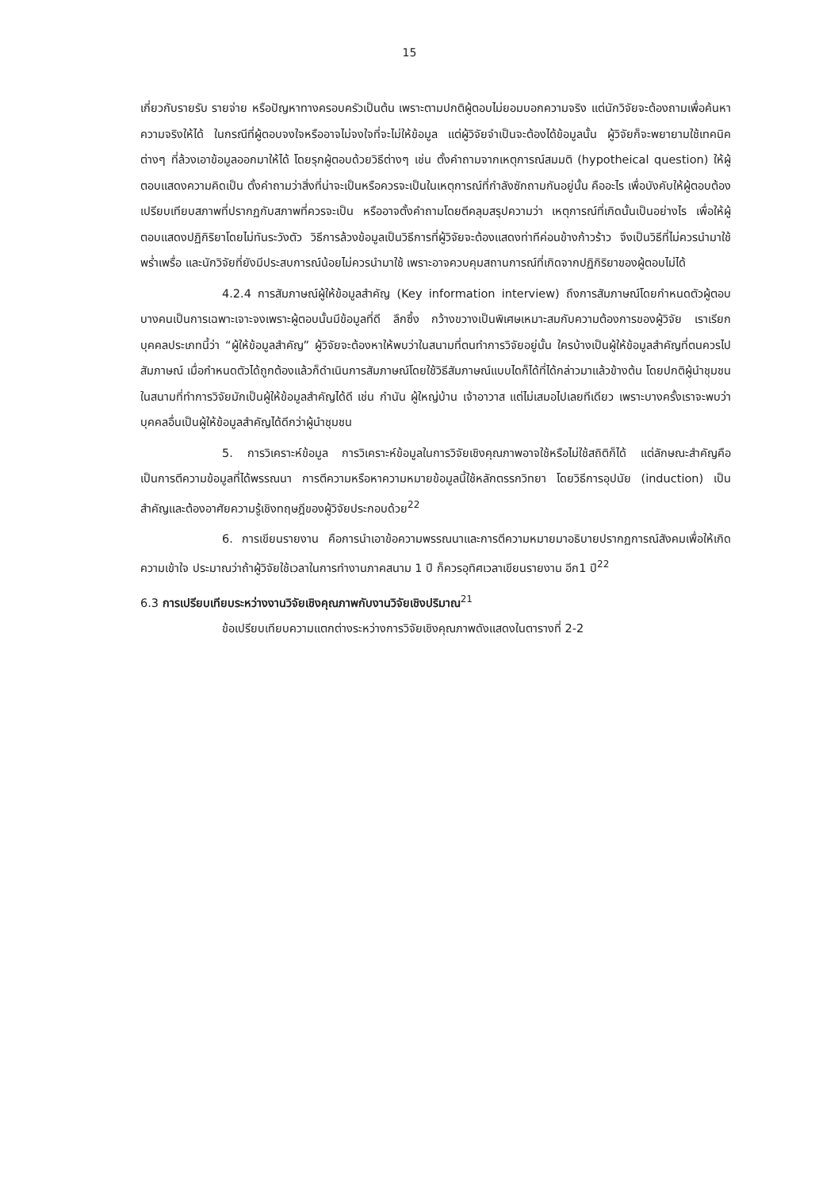15
เกี่ยวกับรายรับ รายจ่าย หรือปัญหาทางครอบครัวเป็นต้น เพราะตามปกติผู้ตอบไม่ยอมบอกความจริง แต่นักวิจัยจะต้องถามเพื่อค้นหาความจริงให้ได้ ในกรณีที่ผู้ตอบจงใจหรืออาจไม่จงใจที่จะไม่ให้ข้อมูล แต่ผู้วิจัยจำเป็นจะต้องได้ข้อมูลนั้น ผู้วิจัยก็จะพยายามใช้เทคนิคต่างๆ ที่ล้วงเอาข้อมูลออกมาให้ได้ โดยรุกผู้ตอบด้วยวิธีต่างๆ เช่น ตั้งคำถามจากเหตุการณ์สมมติ (hypotheical question) ให้ผู้ตอบแสดงความคิดเป็น ตั้งคำถามว่าสิ่งที่น่าจะเป็นหรือควรจะเป็นในเหตุการณ์ที่กำลังซักถามกันอยู่นั้น คืออะไร เพื่อบังคับให้ผู้ตอบต้องเปรียบเทียบสภาพที่ปรากฏกับสภาพที่ควรจะเป็น หรืออาจตั้งคำถามโดยตีคลุมสรุปความว่า เหตุการณ์ที่เกิดนั้นเป็นอย่างไร เพื่อให้ผู้ตอบแสดงปฏิกิริยาโดยไม่ทันระวังตัว วิธีการล้วงข้อมูลเป็นวิธีการที่ผู้วิจัยจะต้องแสดงท่าทีค่อนข้างก้าวร้าว จึงเป็นวิธีที่ไม่ควรนำมาใช้พร่ำเพรื่อ และนักวิจัยที่ยังมีประสบการณ์น้อยไม่ควรนำมาใช้ เพราะอาจควบคุมสถานการณ์ที่เกิดจากปฏิกิริยาของผู้ตอบไม่ได้
4.2.4 การสัมภาษณ์ผู้ให้ข้อมูลสำคัญ (Key information interview) ถึงการสัมภาษณ์โดยกำหนดตัวผู้ตอบบางคนเป็นการเฉพาะเจาะจงเพราะผู้ตอบนั้นมีข้อมูลที่ดี ลึกซึ้ง กว้างขวางเป็นพิเศษเหมาะสมกับความต้องการของผู้วิจัย เราเรียกบุคคลประเภทนี้ว่า “ผู้ให้ข้อมูลสำคัญ” ผู้วิจัยจะต้องหาให้พบว่าในสนามที่ตนทำการวิจัยอยู่นั้น ใครบ้างเป็นผู้ให้ข้อมูลสำคัญที่ตนควรไปสัมภาษณ์ เมื่อกำหนดตัวได้ถูกต้องแล้วก็ดำเนินการสัมภาษณ์โดยใช้วิธีสัมภาษณ์แบบไดก็ได้ที่ได้กล่าวมาแล้วข้างต้น โดยปกติผู้นำชุมชนในสนามที่ทำการวิจัยมักเป็นผู้ให้ข้อมูลสำคัญได้ดี เช่น กำนัน ผู้ใหญ่บ้าน เจ้าอาวาส แต่ไม่เสมอไปเลยทีเดียว เพราะบางครั้งเราจะพบว่าบุคคลอื่นเป็นผู้ให้ข้อมูลสำคัญได้ดีกว่าผู้นำชุมชน
5. การวิเคราะห์ข้อมูล การวิเคราะห์ข้อมูลในการวิจัยเชิงคุณภาพอาจใช้หรือไม่ใช้สถิติก็ได้ แต่ลักษณะสำคัญคือ เป็นการตีความข้อมูลที่ได้พรรณนา การตีความหรือหาความหมายข้อมูลนี้ใช้หลักตรรกวิทยา โดยวิธีการอุปนัย (induction) เป็นสำคัญและต้องอาศัยความรู้เชิงทฤษฎีของผู้วิจัยประกอบด้วย<sup>22</sup>
6. การเขียนรายงาน คือการนำเอาข้อความพรรณนาและการตีความหมายมาอธิบายปรากฏการณ์สังคมเพื่อให้เกิดความเข้าใจ ประมาณว่าถ้าผู้วิจัยใช้เวลาในการทำงานภาคสนาม 1 ปี ก็ควรอุทิศเวลาเขียนรายงาน อีก1 ปี<sup>22</sup>
6.3 การเปรียบเทียบระหว่างงานวิจัยเชิงคุณภาพกับงานวิจัยเชิงปริมาณ<sup>21</sup>
ข้อเปรียบเทียบความแตกต่างระหว่างการวิจัยเชิงคุณภาพดังแสดงในตารางที่ 2-2